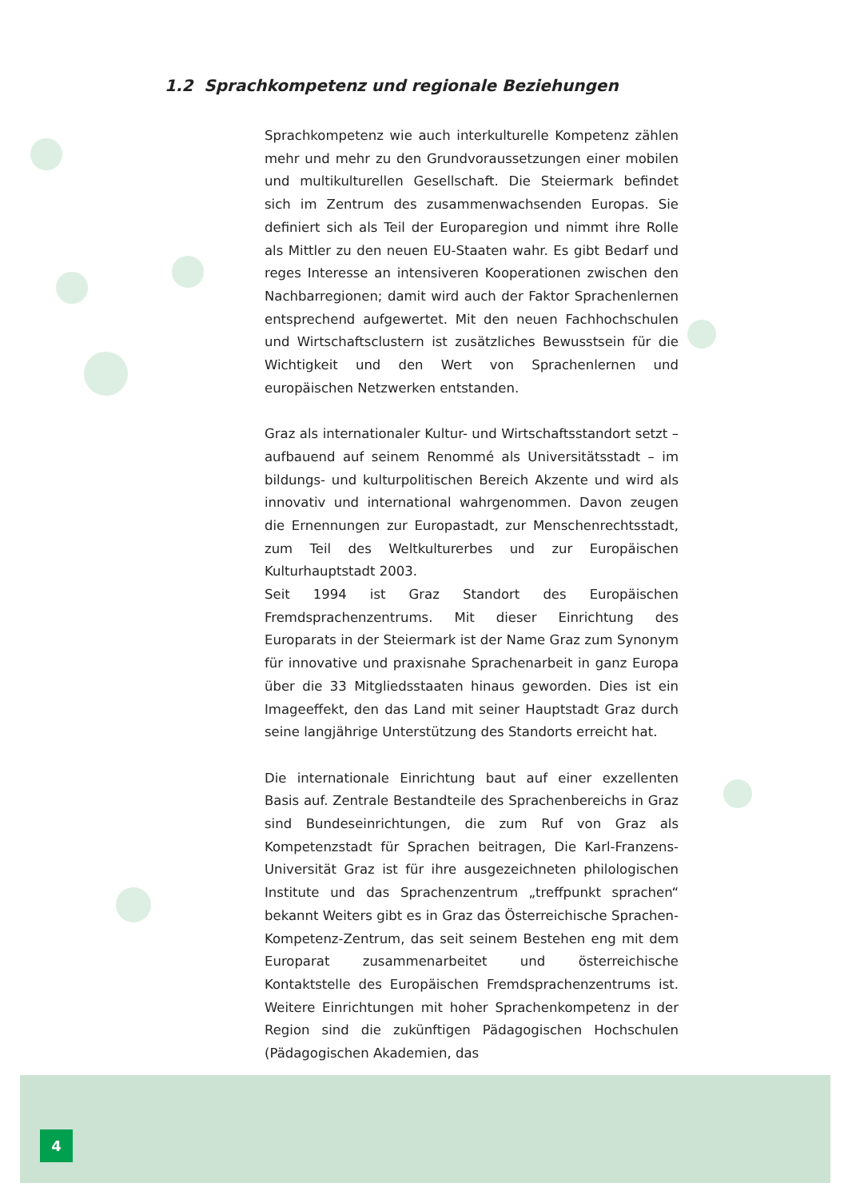1.2 Sprachkompetenz und regionale Beziehungen
Sprachkompetenz wie auch interkulturelle Kompetenz zählen mehr und mehr zu den Grundvoraussetzungen einer mobilen und multikulturellen Gesellschaft. Die Steiermark befindet sich im Zentrum des zusammenwachsenden Europas. Sie definiert sich als Teil der Europaregion und nimmt ihre Rolle als Mittler zu den neuen EU-Staaten wahr. Es gibt Bedarf und reges Interesse an intensiveren Kooperationen zwischen den Nachbarregionen; damit wird auch der Faktor Sprachenlernen entsprechend aufgewertet. Mit den neuen Fachhochschulen und Wirtschaftsclustern ist zusätzliches Bewusstsein für die Wichtigkeit und den Wert von Sprachenlernen und europäischen Netzwerken entstanden.
Graz als internationaler Kultur- und Wirtschaftsstandort setzt – aufbauend auf seinem Renommé als Universitätsstadt – im bildungs- und kulturpolitischen Bereich Akzente und wird als innovativ und international wahrgenommen. Davon zeugen die Ernennungen zur Europastadt, zur Menschenrechtsstadt, zum Teil des Weltkulturerbes und zur Europäischen Kulturhauptstadt 2003.
Seit 1994 ist Graz Standort des Europäischen Fremdsprachenzentrums. Mit dieser Einrichtung des Europarats in der Steiermark ist der Name Graz zum Synonym für innovative und praxisnahe Sprachenarbeit in ganz Europa über die 33 Mitgliedsstaaten hinaus geworden. Dies ist ein Imageeffekt, den das Land mit seiner Hauptstadt Graz durch seine langjährige Unterstützung des Standorts erreicht hat.
Die internationale Einrichtung baut auf einer exzellenten Basis auf. Zentrale Bestandteile des Sprachenbereichs in Graz sind Bundeseinrichtungen, die zum Ruf von Graz als Kompetenzstadt für Sprachen beitragen, Die Karl-Franzens-Universität Graz ist für ihre ausgezeichneten philologischen Institute und das Sprachenzentrum „treffpunkt sprachen“ bekannt Weiters gibt es in Graz das Österreichische Sprachen-Kompetenz-Zentrum, das seit seinem Bestehen eng mit dem Europarat zusammenarbeitet und österreichische Kontaktstelle des Europäischen Fremdsprachenzentrums ist. Weitere Einrichtungen mit hoher Sprachenkompetenz in der Region sind die zukünftigen Pädagogischen Hochschulen (Pädagogischen Akademien, das
4